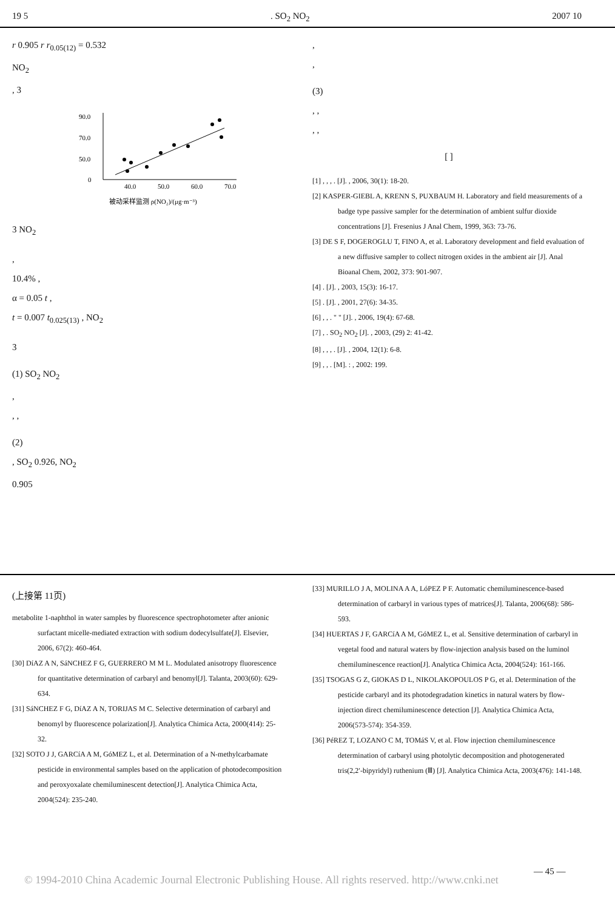19 5. SO<sub>2</sub> NO<sub>2</sub> 2007 10
r 0.905 r r<sub>0.05(12)</sub> = 0.532
NO<sub>2</sub>
, 3
90.0
70.0
50.0
0
40.0
50.0
60.0
70.0
被动采样监测 ρ(NO₂)/(μg·m⁻³)
3 NO<sub>2</sub>
,
10.4% ,
α = 0.05 t ,
t = 0.007 t<sub>0.025(13)</sub> , NO<sub>2</sub>
3
(1) SO<sub>2</sub> NO<sub>2</sub>
,
, ,
(2)
, SO<sub>2</sub> 0.926, NO<sub>2</sub>
0.905
,
,
(3)
, ,
, ,
[ ]
[1] , , , . [J]. , 2006, 30(1): 18-20.
[2] KASPER-GIEBL A, KRENN S, PUXBAUM H. Laboratory and field measurements of a badge type passive sampler for the determination of ambient sulfur dioxide concentrations [J]. Fresenius J Anal Chem, 1999, 363: 73-76.
[3] DE S F, DOGEROGLU T, FINO A, et al. Laboratory development and field evaluation of a new diffusive sampler to collect nitrogen oxides in the ambient air [J]. Anal Bioanal Chem, 2002, 373: 901-907.
[4] . [J]. , 2003, 15(3): 16-17.
[5] . [J]. , 2001, 27(6): 34-35.
[6] , , . " " [J]. , 2006, 19(4): 67-68.
[7] , . SO<sub>2</sub> NO<sub>2</sub> [J]. , 2003, (29) 2: 41-42.
[8] , , , . [J]. , 2004, 12(1): 6-8.
[9] , , . [M]. : , 2002: 199.
(上接第 11页)
metabolite 1-naphthol in water samples by fluorescence spectrophotometer after anionic surfactant micelle-mediated extraction with sodium dodecylsulfate[J]. Elsevier, 2006, 67(2): 460-464.
[30] DíAZ A N, SáNCHEZ F G, GUERRERO M M L. Modulated anisotropy fluorescence for quantitative determination of carbaryl and benomyl[J]. Talanta, 2003(60): 629-634.
[31] SáNCHEZ F G, DíAZ A N, TORIJAS M C. Selective determination of carbaryl and benomyl by fluorescence polarization[J]. Analytica Chimica Acta, 2000(414): 25-32.
[32] SOTO J J, GARCíA A M, GóMEZ L, et al. Determination of a N-methylcarbamate pesticide in environmental samples based on the application of photodecomposition and peroxyoxalate chemiluminescent detection[J]. Analytica Chimica Acta, 2004(524): 235-240.
[33] MURILLO J A, MOLINA A A, LóPEZ P F. Automatic chemiluminescence-based determination of carbaryl in various types of matrices[J]. Talanta, 2006(68): 586-593.
[34] HUERTAS J F, GARCíA A M, GóMEZ L, et al. Sensitive determination of carbaryl in vegetal food and natural waters by flow-injection analysis based on the luminol chemiluminescence reaction[J]. Analytica Chimica Acta, 2004(524): 161-166.
[35] TSOGAS G Z, GIOKAS D L, NIKOLAKOPOULOS P G, et al. Determination of the pesticide carbaryl and its photodegradation kinetics in natural waters by flow-injection direct chemiluminescence detection [J]. Analytica Chimica Acta, 2006(573-574): 354-359.
[36] PéREZ T, LOZANO C M, TOMáS V, et al. Flow injection chemiluminescence determination of carbaryl using photolytic decomposition and photogenerated tris(2,2′-bipyridyl) ruthenium (Ⅲ) [J]. Analytica Chimica Acta, 2003(476): 141-148.
— 45 —
© 1994-2010 China Academic Journal Electronic Publishing House. All rights reserved. http://www.cnki.net